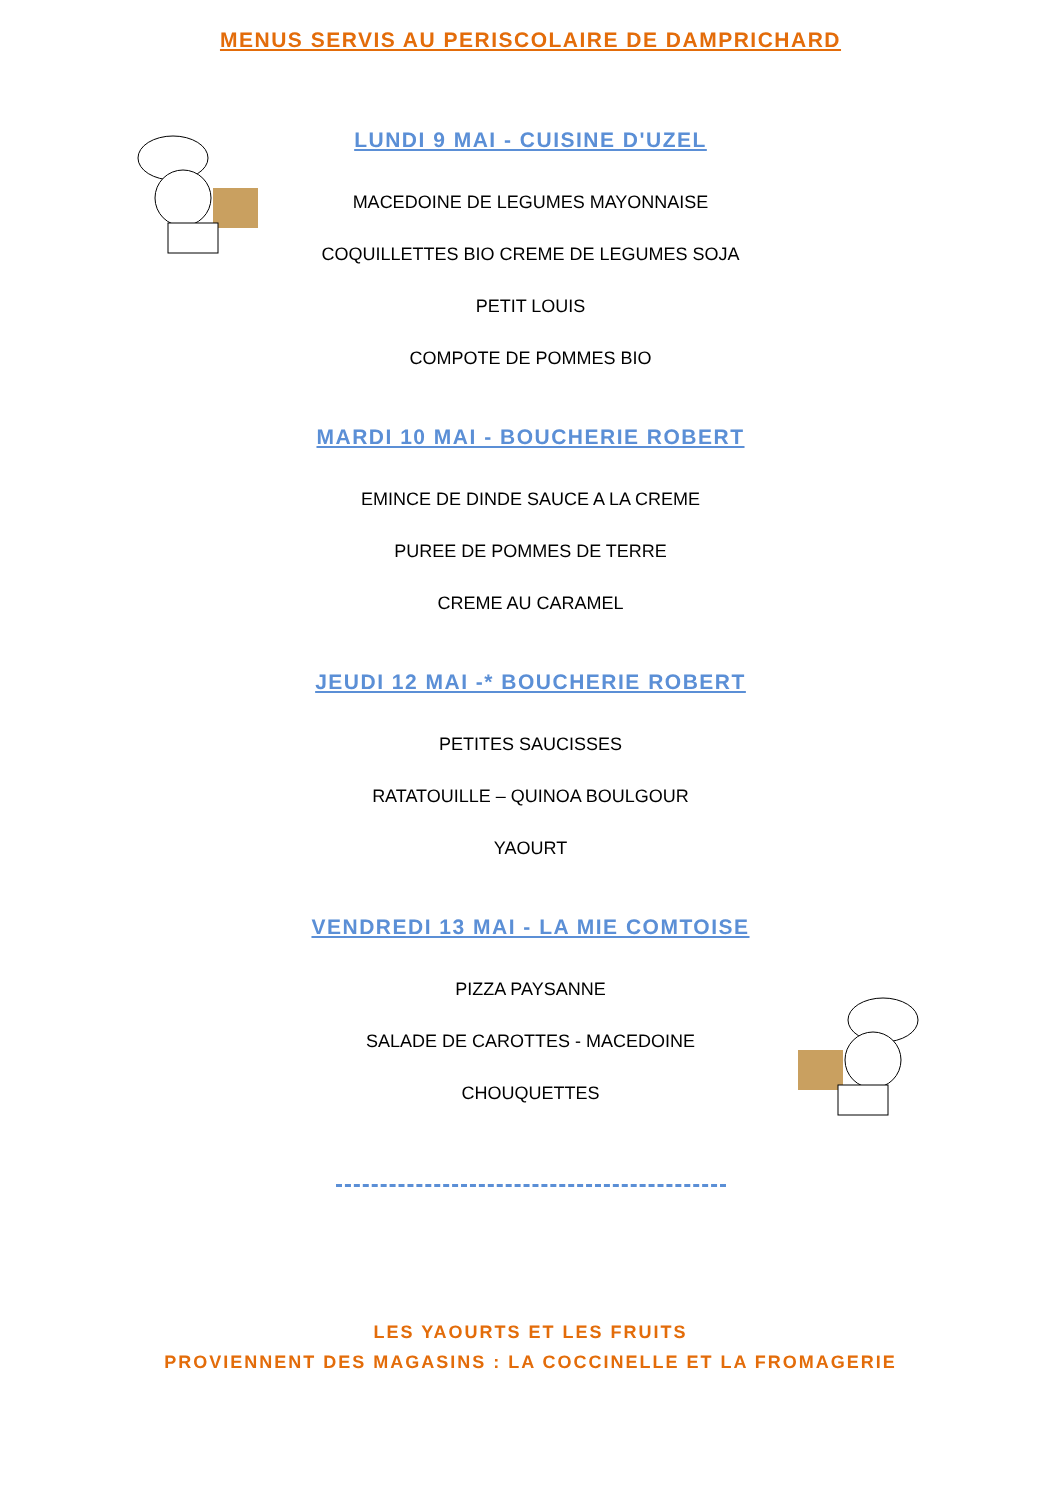MENUS SERVIS AU PERISCOLAIRE DE DAMPRICHARD
LUNDI 9 MAI - CUISINE D'UZEL
MACEDOINE DE LEGUMES MAYONNAISE
COQUILLETTES BIO CREME DE LEGUMES SOJA
PETIT LOUIS
COMPOTE DE POMMES BIO
MARDI 10 MAI - BOUCHERIE ROBERT
EMINCE DE DINDE SAUCE A LA CREME
PUREE DE POMMES DE TERRE
CREME AU CARAMEL
JEUDI 12 MAI -* BOUCHERIE ROBERT
PETITES SAUCISSES
RATATOUILLE – QUINOA BOULGOUR
YAOURT
VENDREDI 13 MAI - LA MIE COMTOISE
PIZZA PAYSANNE
SALADE DE CAROTTES - MACEDOINE
CHOUQUETTES
LES YAOURTS ET LES FRUITS
PROVIENNENT DES MAGASINS : LA COCCINELLE ET LA FROMAGERIE